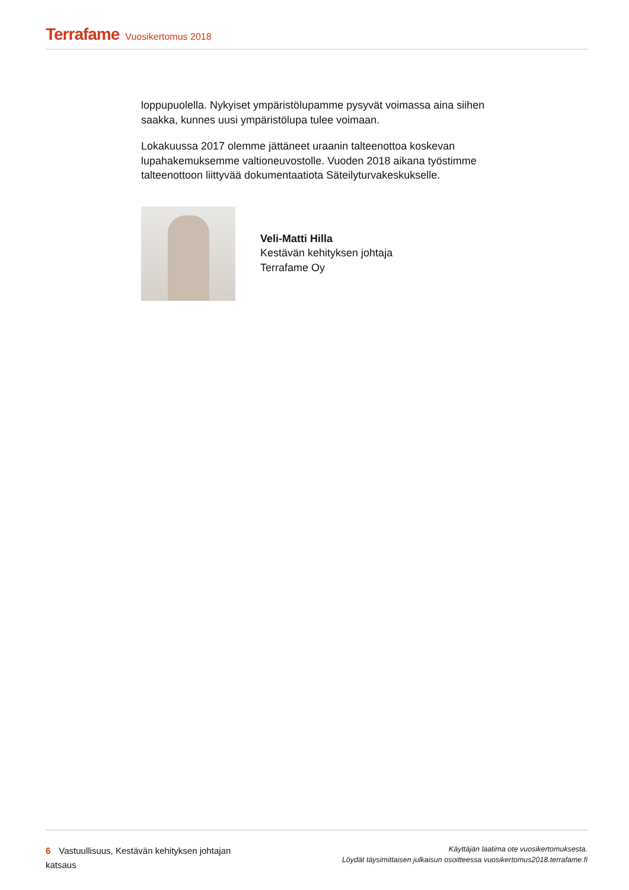Terrafame Vuosikertomus 2018
loppupuolella. Nykyiset ympäristölupamme pysyvät voimassa aina siihen saakka, kunnes uusi ympäristölupa tulee voimaan.
Lokakuussa 2017 olemme jättäneet uraanin talteenottoa koskevan lupahakemuksemme valtioneuvostolle. Vuoden 2018 aikana työstimme talteenottoon liittyvää dokumentaatiota Säteilyturvakeskukselle.
Veli-Matti Hilla
Kestävän kehityksen johtaja
Terrafame Oy
6 Vastuullisuus, Kestävän kehityksen johtajan katsaus
Käyttäjän laatima ote vuosikertomuksesta.
Löydät täysimittaisen julkaisun osoitteessa vuosikertomus2018.terrafame.fi